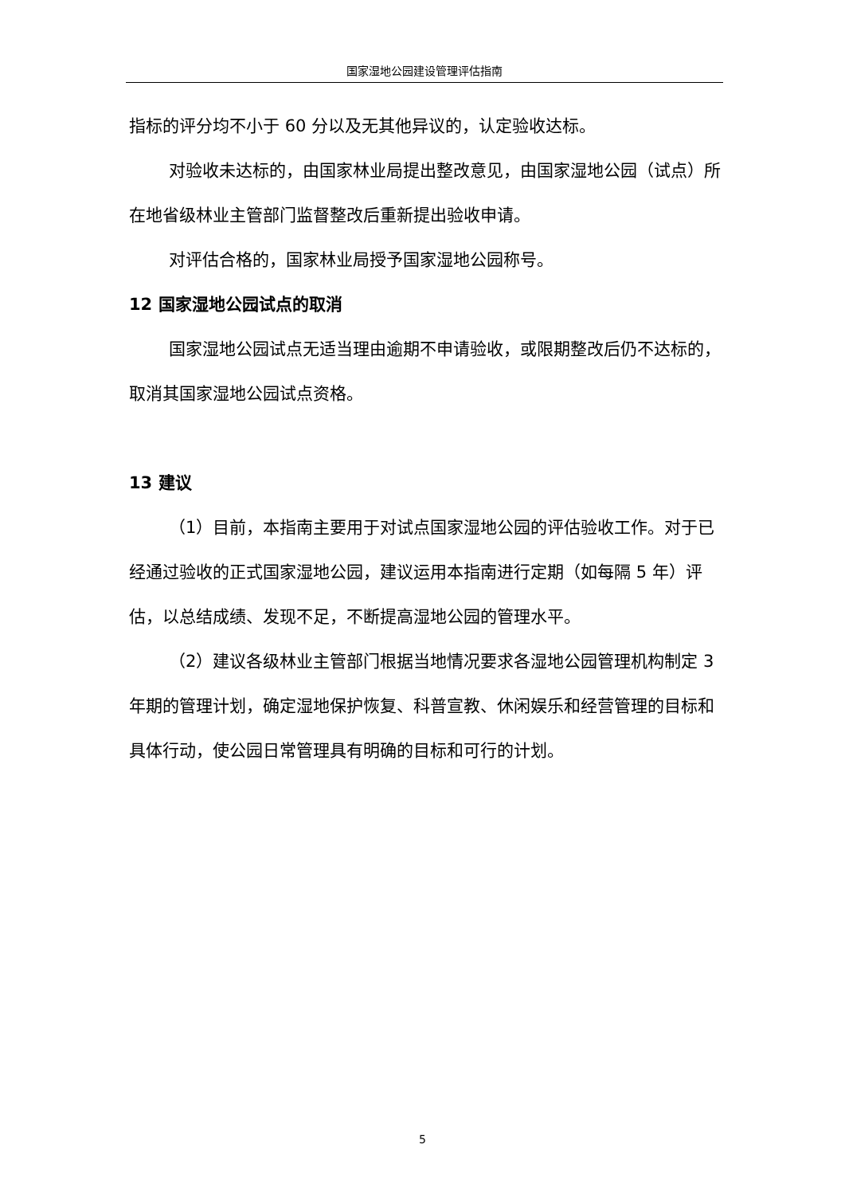国家湿地公园建设管理评估指南
指标的评分均不小于 60 分以及无其他异议的，认定验收达标。
对验收未达标的，由国家林业局提出整改意见，由国家湿地公园（试点）所在地省级林业主管部门监督整改后重新提出验收申请。
对评估合格的，国家林业局授予国家湿地公园称号。
12 国家湿地公园试点的取消
国家湿地公园试点无适当理由逾期不申请验收，或限期整改后仍不达标的，取消其国家湿地公园试点资格。
13 建议
（1）目前，本指南主要用于对试点国家湿地公园的评估验收工作。对于已经通过验收的正式国家湿地公园，建议运用本指南进行定期（如每隔 5 年）评估，以总结成绩、发现不足，不断提高湿地公园的管理水平。
（2）建议各级林业主管部门根据当地情况要求各湿地公园管理机构制定 3 年期的管理计划，确定湿地保护恢复、科普宣教、休闲娱乐和经营管理的目标和具体行动，使公园日常管理具有明确的目标和可行的计划。
5